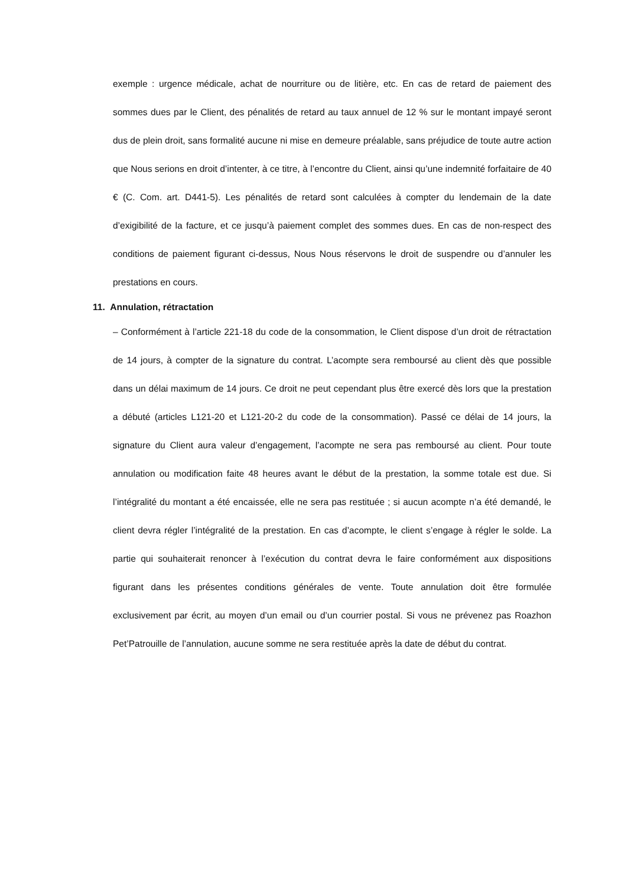exemple : urgence médicale, achat de nourriture ou de litière, etc. En cas de retard de paiement des sommes dues par le Client, des pénalités de retard au taux annuel de 12 % sur le montant impayé seront dus de plein droit, sans formalité aucune ni mise en demeure préalable, sans préjudice de toute autre action que Nous serions en droit d’intenter, à ce titre, à l’encontre du Client, ainsi qu’une indemnité forfaitaire de 40 € (C. Com. art. D441-5). Les pénalités de retard sont calculées à compter du lendemain de la date d’exigibilité de la facture, et ce jusqu’à paiement complet des sommes dues. En cas de non-respect des conditions de paiement figurant ci-dessus, Nous Nous réservons le droit de suspendre ou d’annuler les prestations en cours.
11. Annulation, rétractation
– Conformément à l’article 221-18 du code de la consommation, le Client dispose d’un droit de rétractation de 14 jours, à compter de la signature du contrat. L’acompte sera remboursé au client dès que possible dans un délai maximum de 14 jours. Ce droit ne peut cependant plus être exercé dès lors que la prestation a débuté (articles L121-20 et L121-20-2 du code de la consommation). Passé ce délai de 14 jours, la signature du Client aura valeur d’engagement, l’acompte ne sera pas remboursé au client. Pour toute annulation ou modification faite 48 heures avant le début de la prestation, la somme totale est due. Si l’intégralité du montant a été encaissée, elle ne sera pas restituée ; si aucun acompte n’a été demandé, le client devra régler l’intégralité de la prestation. En cas d’acompte, le client s’engage à régler le solde. La partie qui souhaiterait renoncer à l’exécution du contrat devra le faire conformément aux dispositions figurant dans les présentes conditions générales de vente. Toute annulation doit être formulée exclusivement par écrit, au moyen d’un email ou d’un courrier postal. Si vous ne prévenez pas Roazhon Pet’Patrouille de l’annulation, aucune somme ne sera restituée après la date de début du contrat.